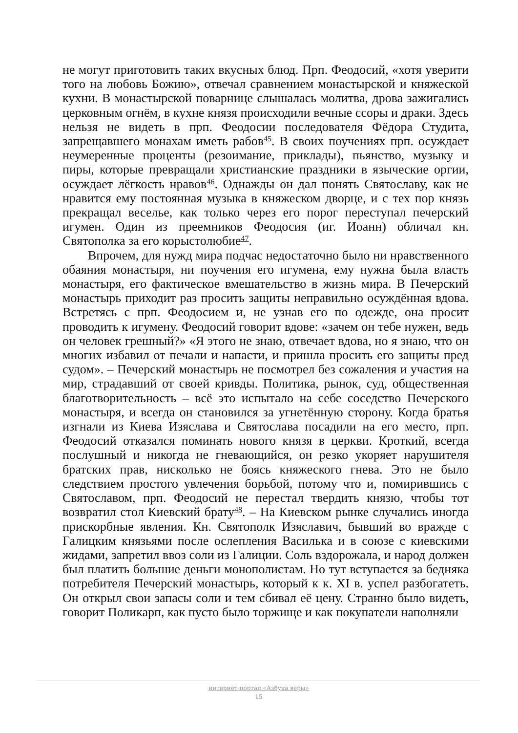не могут приготовить таких вкусных блюд. Прп. Феодосий, «хотя уверити того на любовь Божию», отвечал сравнением монастырской и княжеской кухни. В монастырской поварнице слышалась молитва, дрова зажигались церковным огнём, в кухне князя происходили вечные ссоры и драки. Здесь нельзя не видеть в прп. Феодосии последователя Фёдора Студита, запрещавшего монахам иметь рабов<sup>45</sup>. В своих поучениях прп. осуждает неумеренные проценты (резоимание, приклады), пьянство, музыку и пиры, которые превращали христианские праздники в языческие оргии, осуждает лёгкость нравов<sup>46</sup>. Однажды он дал понять Святославу, как не нравится ему постоянная музыка в княжеском дворце, и с тех пор князь прекращал веселье, как только через его порог переступал печерский игумен. Один из преемников Феодосия (иг. Иоанн) обличал кн. Святополка за его корыстолюбие<sup>47</sup>.
Впрочем, для нужд мира подчас недостаточно было ни нравственного обаяния монастыря, ни поучения его игумена, ему нужна была власть монастыря, его фактическое вмешательство в жизнь мира. В Печерский монастырь приходит раз просить защиты неправильно осуждённая вдова. Встретясь с прп. Феодосием и, не узнав его по одежде, она просит проводить к игумену. Феодосий говорит вдове: «зачем он тебе нужен, ведь он человек грешный?» «Я этого не знаю, отвечает вдова, но я знаю, что он многих избавил от печали и напасти, и пришла просить его защиты пред судом». – Печерский монастырь не посмотрел без сожаления и участия на мир, страдавший от своей кривды. Политика, рынок, суд, общественная благотворительность – всё это испытало на себе соседство Печерского монастыря, и всегда он становился за угнетённую сторону. Когда братья изгнали из Киева Изяслава и Святослава посадили на его место, прп. Феодосий отказался поминать нового князя в церкви. Кроткий, всегда послушный и никогда не гневающийся, он резко укоряет нарушителя братских прав, нисколько не боясь княжеского гнева. Это не было следствием простого увлечения борьбой, потому что и, помирившись с Святославом, прп. Феодосий не перестал твердить князю, чтобы тот возвратил стол Киевский брату<sup>48</sup>. – На Киевском рынке случались иногда прискорбные явления. Кн. Святополк Изяславич, бывший во вражде с Галицким князьями после ослепления Василька и в союзе с киевскими жидами, запретил ввоз соли из Галиции. Соль вздорожала, и народ должен был платить большие деньги монополистам. Но тут вступается за бедняка потребителя Печерский монастырь, который к к. XI в. успел разбогатеть. Он открыл свои запасы соли и тем сбивал её цену. Странно было видеть, говорит Поликарп, как пусто было торжище и как покупатели наполняли
интернет-портал «Азбука веры»
15